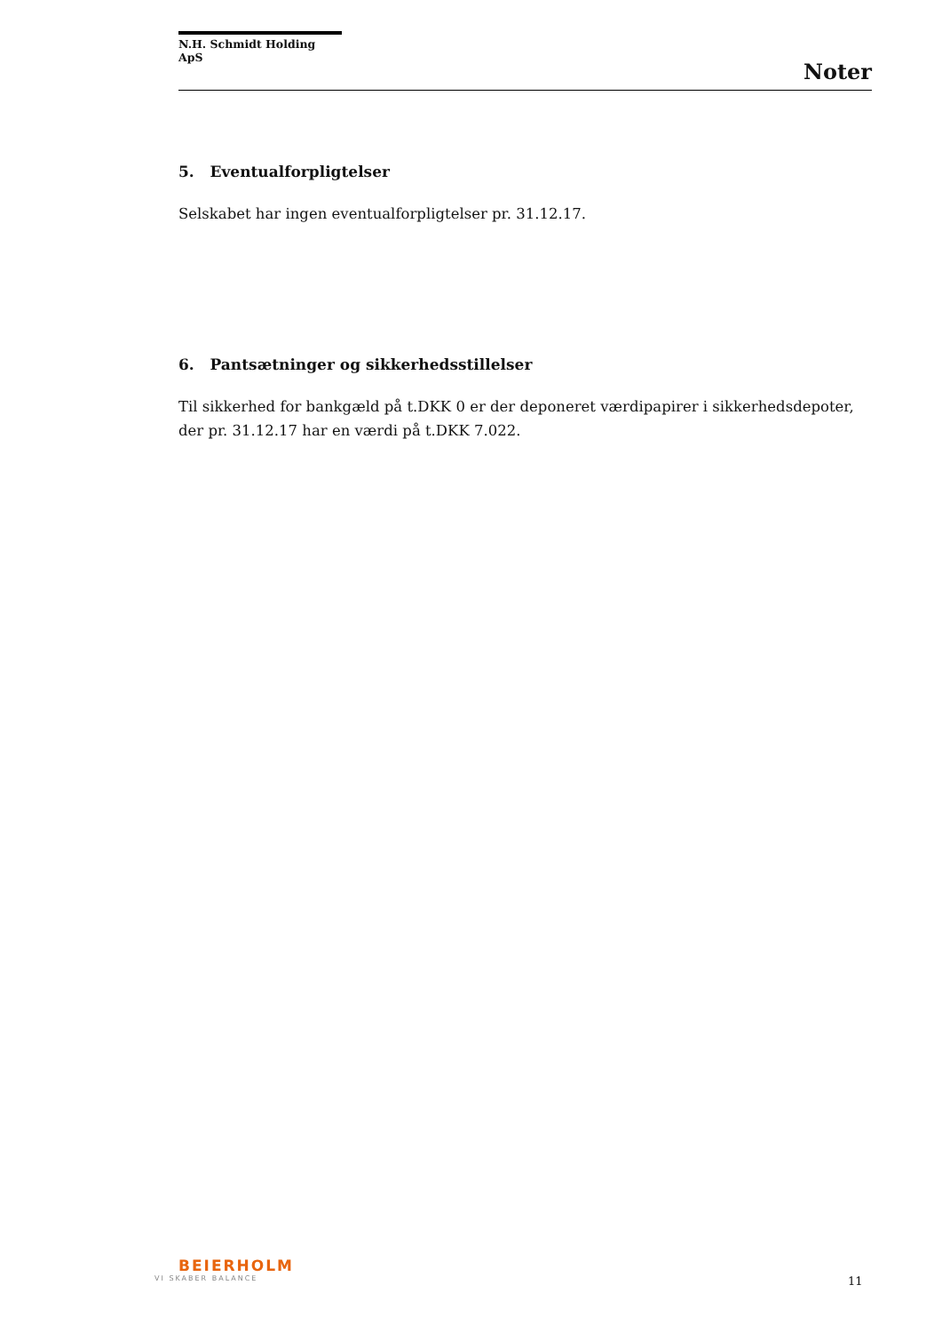N.H. Schmidt Holding ApS
Noter
5. Eventualforpligtelser
Selskabet har ingen eventualforpligtelser pr. 31.12.17.
6. Pantsætninger og sikkerhedsstillelser
Til sikkerhed for bankgæld på t.DKK 0 er der deponeret værdipapirer i sikkerhedsdepoter, der pr. 31.12.17 har en værdi på t.DKK 7.022.
BEIERHOLM
VI SKABER BALANCE
11